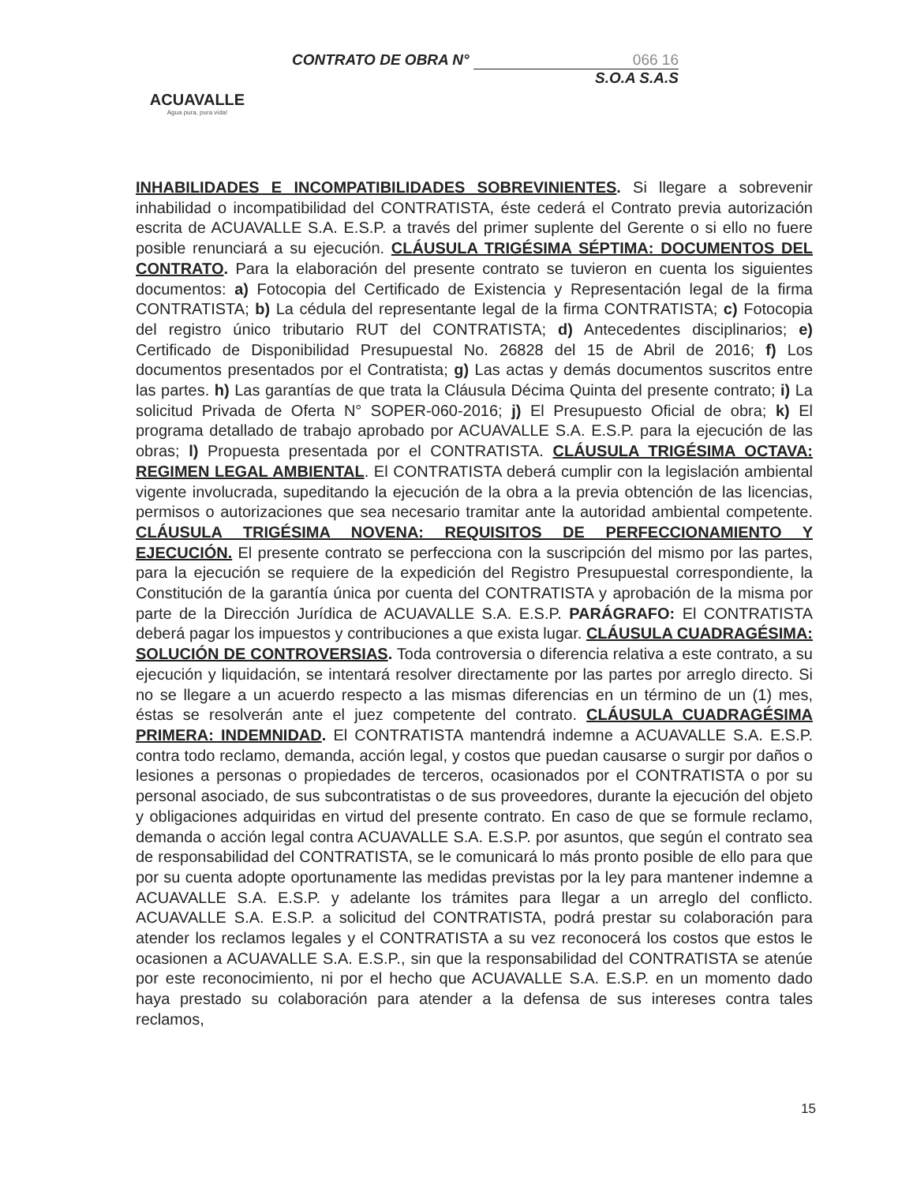ACUAVALLE
Agua pura, pura vida!
CONTRATO DE OBRA N° 066 16
S.O.A S.A.S
INHABILIDADES E INCOMPATIBILIDADES SOBREVINIENTES. Si llegare a sobrevenir inhabilidad o incompatibilidad del CONTRATISTA, éste cederá el Contrato previa autorización escrita de ACUAVALLE S.A. E.S.P. a través del primer suplente del Gerente o si ello no fuere posible renunciará a su ejecución. CLÁUSULA TRIGÉSIMA SÉPTIMA: DOCUMENTOS DEL CONTRATO. Para la elaboración del presente contrato se tuvieron en cuenta los siguientes documentos: a) Fotocopia del Certificado de Existencia y Representación legal de la firma CONTRATISTA; b) La cédula del representante legal de la firma CONTRATISTA; c) Fotocopia del registro único tributario RUT del CONTRATISTA; d) Antecedentes disciplinarios; e) Certificado de Disponibilidad Presupuestal No. 26828 del 15 de Abril de 2016; f) Los documentos presentados por el Contratista; g) Las actas y demás documentos suscritos entre las partes. h) Las garantías de que trata la Cláusula Décima Quinta del presente contrato; i) La solicitud Privada de Oferta N° SOPER-060-2016; j) El Presupuesto Oficial de obra; k) El programa detallado de trabajo aprobado por ACUAVALLE S.A. E.S.P. para la ejecución de las obras; l) Propuesta presentada por el CONTRATISTA. CLÁUSULA TRIGÉSIMA OCTAVA: REGIMEN LEGAL AMBIENTAL. El CONTRATISTA deberá cumplir con la legislación ambiental vigente involucrada, supeditando la ejecución de la obra a la previa obtención de las licencias, permisos o autorizaciones que sea necesario tramitar ante la autoridad ambiental competente. CLÁUSULA TRIGÉSIMA NOVENA: REQUISITOS DE PERFECCIONAMIENTO Y EJECUCIÓN. El presente contrato se perfecciona con la suscripción del mismo por las partes, para la ejecución se requiere de la expedición del Registro Presupuestal correspondiente, la Constitución de la garantía única por cuenta del CONTRATISTA y aprobación de la misma por parte de la Dirección Jurídica de ACUAVALLE S.A. E.S.P. PARÁGRAFO: El CONTRATISTA deberá pagar los impuestos y contribuciones a que exista lugar. CLÁUSULA CUADRAGÉSIMA: SOLUCIÓN DE CONTROVERSIAS. Toda controversia o diferencia relativa a este contrato, a su ejecución y liquidación, se intentará resolver directamente por las partes por arreglo directo. Si no se llegare a un acuerdo respecto a las mismas diferencias en un término de un (1) mes, éstas se resolverán ante el juez competente del contrato. CLÁUSULA CUADRAGÉSIMA PRIMERA: INDEMNIDAD. El CONTRATISTA mantendrá indemne a ACUAVALLE S.A. E.S.P. contra todo reclamo, demanda, acción legal, y costos que puedan causarse o surgir por daños o lesiones a personas o propiedades de terceros, ocasionados por el CONTRATISTA o por su personal asociado, de sus subcontratistas o de sus proveedores, durante la ejecución del objeto y obligaciones adquiridas en virtud del presente contrato. En caso de que se formule reclamo, demanda o acción legal contra ACUAVALLE S.A. E.S.P. por asuntos, que según el contrato sea de responsabilidad del CONTRATISTA, se le comunicará lo más pronto posible de ello para que por su cuenta adopte oportunamente las medidas previstas por la ley para mantener indemne a ACUAVALLE S.A. E.S.P. y adelante los trámites para llegar a un arreglo del conflicto. ACUAVALLE S.A. E.S.P. a solicitud del CONTRATISTA, podrá prestar su colaboración para atender los reclamos legales y el CONTRATISTA a su vez reconocerá los costos que estos le ocasionen a ACUAVALLE S.A. E.S.P., sin que la responsabilidad del CONTRATISTA se atenúe por este reconocimiento, ni por el hecho que ACUAVALLE S.A. E.S.P. en un momento dado haya prestado su colaboración para atender a la defensa de sus intereses contra tales reclamos,
15